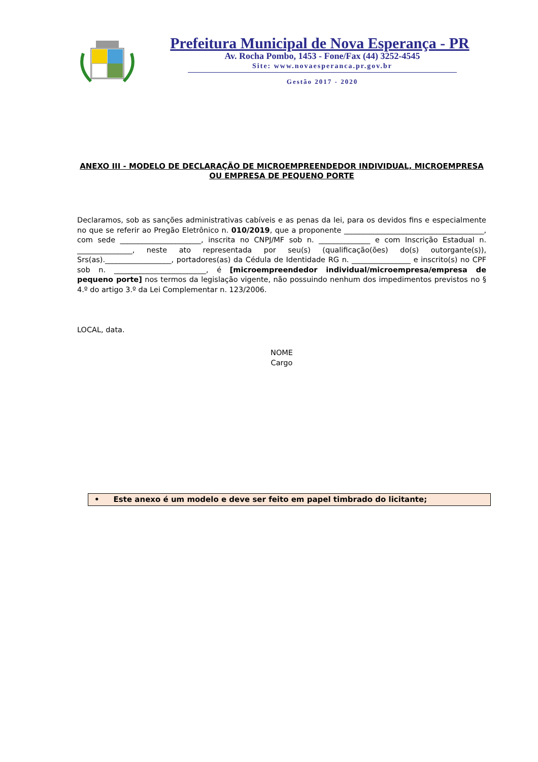Prefeitura Municipal de Nova Esperança - PR
Av. Rocha Pombo, 1453 - Fone/Fax (44) 3252-4545
Site: www.novaesperanca.pr.gov.br
Gestão 2017 - 2020
ANEXO III - MODELO DE DECLARAÇÃO DE MICROEMPREENDEDOR INDIVIDUAL, MICROEMPRESA
OU EMPRESA DE PEQUENO PORTE
Declaramos, sob as sanções administrativas cabíveis e as penas da lei, para os devidos fins e especialmente no que se referir ao Pregão Eletrônico n. 010/2019, que a proponente ______________________________________, com sede ______________________, inscrita no CNPJ/MF sob n. ______________ e com Inscrição Estadual n. _______________, neste ato representada por seu(s) (qualificação(ões) do(s) outorgante(s)), Srs(as).__________________, portadores(as) da Cédula de Identidade RG n. ________________ e inscrito(s) no CPF sob n. _________________________, é [microempreendedor individual/microempresa/empresa de pequeno porte] nos termos da legislação vigente, não possuindo nenhum dos impedimentos previstos no § 4.º do artigo 3.º da Lei Complementar n. 123/2006.
LOCAL, data.
NOME
Cargo
• Este anexo é um modelo e deve ser feito em papel timbrado do licitante;